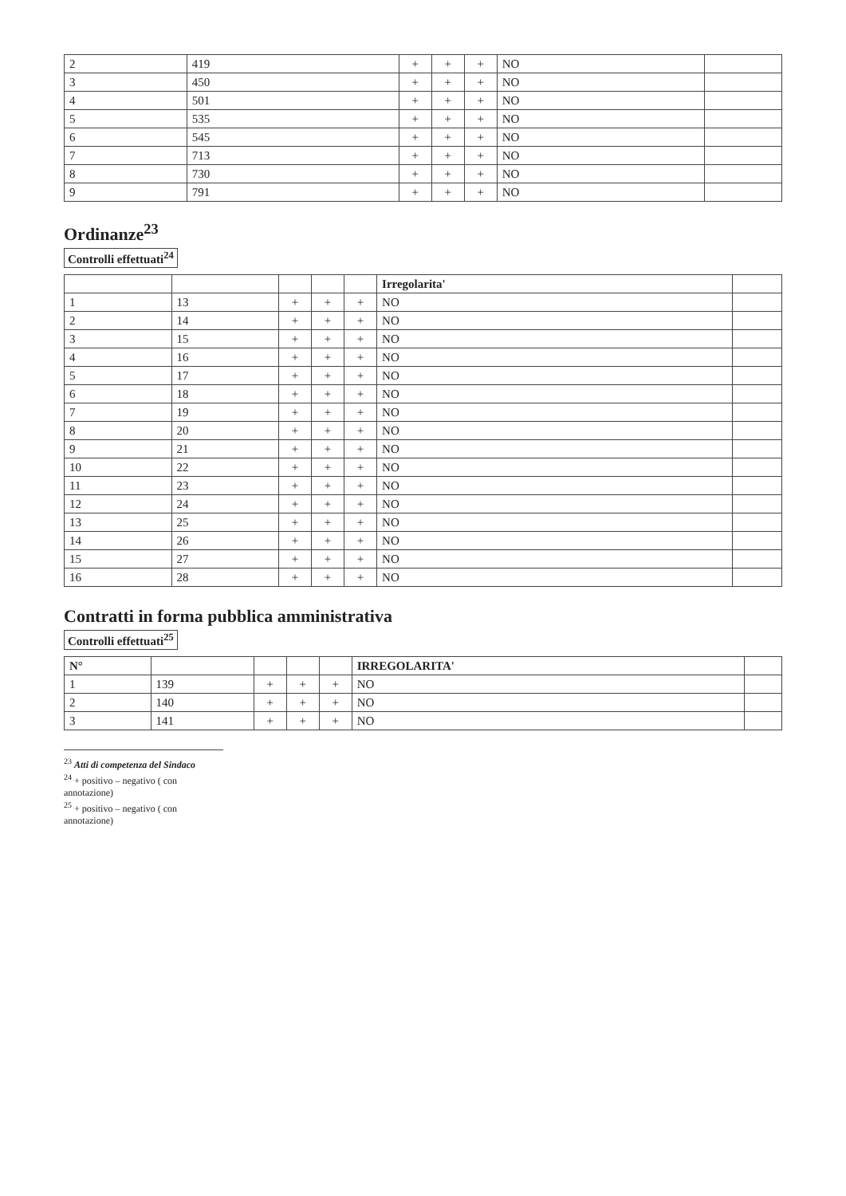| 2 | 419 | + | + | + | NO | |
| 3 | 450 | + | + | + | NO | |
| 4 | 501 | + | + | + | NO | |
| 5 | 535 | + | + | + | NO | |
| 6 | 545 | + | + | + | NO | |
| 7 | 713 | + | + | + | NO | |
| 8 | 730 | + | + | + | NO | |
| 9 | 791 | + | + | + | NO | |
Ordinanze<sup>23</sup>
Controlli effettuati<sup>24</sup>
| | | | | | Irregolarita' | |
| --- | --- | --- | --- | --- | --- | --- |
| 1 | 13 | + | + | + | NO | |
| 2 | 14 | + | + | + | NO | |
| 3 | 15 | + | + | + | NO | |
| 4 | 16 | + | + | + | NO | |
| 5 | 17 | + | + | + | NO | |
| 6 | 18 | + | + | + | NO | |
| 7 | 19 | + | + | + | NO | |
| 8 | 20 | + | + | + | NO | |
| 9 | 21 | + | + | + | NO | |
| 10 | 22 | + | + | + | NO | |
| 11 | 23 | + | + | + | NO | |
| 12 | 24 | + | + | + | NO | |
| 13 | 25 | + | + | + | NO | |
| 14 | 26 | + | + | + | NO | |
| 15 | 27 | + | + | + | NO | |
| 16 | 28 | + | + | + | NO | |
Contratti in forma pubblica amministrativa
Controlli effettuati<sup>25</sup>
| N° | | | | | IRREGOLARITA' | |
| --- | --- | --- | --- | --- | --- | --- |
| 1 | 139 | + | + | + | NO | |
| 2 | 140 | + | + | + | NO | |
| 3 | 141 | + | + | + | NO | |
<sup>23</sup> Atti di competenza del Sindaco
<sup>24</sup> + positivo – negativo ( con annotazione)
<sup>25</sup> + positivo – negativo ( con annotazione)